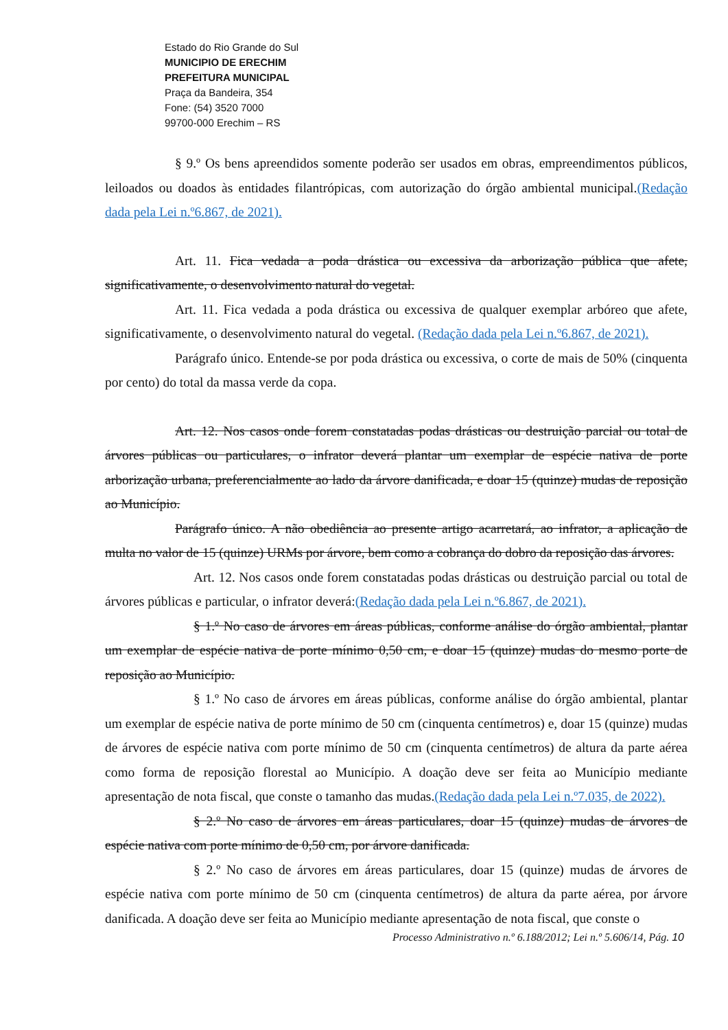Estado do Rio Grande do Sul
MUNICIPIO DE ERECHIM
PREFEITURA MUNICIPAL
Praça da Bandeira, 354
Fone: (54) 3520 7000
99700-000 Erechim – RS
§ 9.º Os bens apreendidos somente poderão ser usados em obras, empreendimentos públicos, leiloados ou doados às entidades filantrópicas, com autorização do órgão ambiental municipal.(Redação dada pela Lei n.º6.867, de 2021).
Art. 11. Fica vedada a poda drástica ou excessiva da arborização pública que afete, significativamente, o desenvolvimento natural do vegetal.
Art. 11. Fica vedada a poda drástica ou excessiva de qualquer exemplar arbóreo que afete, significativamente, o desenvolvimento natural do vegetal. (Redação dada pela Lei n.º6.867, de 2021).
Parágrafo único. Entende-se por poda drástica ou excessiva, o corte de mais de 50% (cinquenta por cento) do total da massa verde da copa.
Art. 12. Nos casos onde forem constatadas podas drásticas ou destruição parcial ou total de árvores públicas ou particulares, o infrator deverá plantar um exemplar de espécie nativa de porte arborização urbana, preferencialmente ao lado da árvore danificada, e doar 15 (quinze) mudas de reposição ao Município.
Parágrafo único. A não obediência ao presente artigo acarretará, ao infrator, a aplicação de multa no valor de 15 (quinze) URMs por árvore, bem como a cobrança do dobro da reposição das árvores.
Art. 12. Nos casos onde forem constatadas podas drásticas ou destruição parcial ou total de árvores públicas e particular, o infrator deverá:(Redação dada pela Lei n.º6.867, de 2021).
§ 1.º No caso de árvores em áreas públicas, conforme análise do órgão ambiental, plantar um exemplar de espécie nativa de porte mínimo 0,50 cm, e doar 15 (quinze) mudas do mesmo porte de reposição ao Município.
§ 1.º No caso de árvores em áreas públicas, conforme análise do órgão ambiental, plantar um exemplar de espécie nativa de porte mínimo de 50 cm (cinquenta centímetros) e, doar 15 (quinze) mudas de árvores de espécie nativa com porte mínimo de 50 cm (cinquenta centímetros) de altura da parte aérea como forma de reposição florestal ao Município. A doação deve ser feita ao Município mediante apresentação de nota fiscal, que conste o tamanho das mudas.(Redação dada pela Lei n.º7.035, de 2022).
§ 2.º No caso de árvores em áreas particulares, doar 15 (quinze) mudas de árvores de espécie nativa com porte mínimo de 0,50 cm, por árvore danificada.
§ 2.º No caso de árvores em áreas particulares, doar 15 (quinze) mudas de árvores de espécie nativa com porte mínimo de 50 cm (cinquenta centímetros) de altura da parte aérea, por árvore danificada. A doação deve ser feita ao Município mediante apresentação de nota fiscal, que conste o
Processo Administrativo n.º 6.188/2012; Lei n.º 5.606/14, Pág. 10